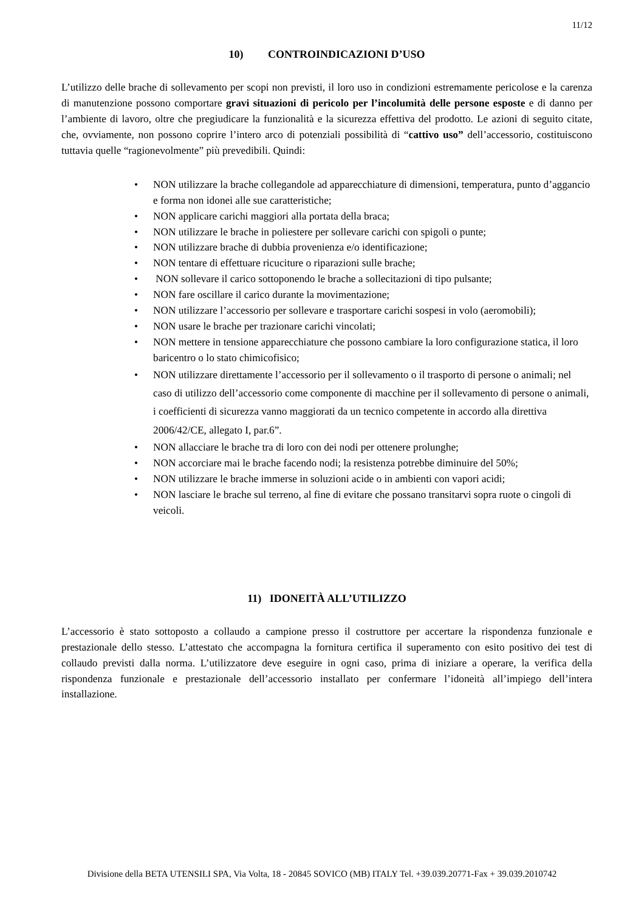11/12
10) CONTROINDICAZIONI D’USO
L’utilizzo delle brache di sollevamento per scopi non previsti, il loro uso in condizioni estremamente pericolose e la carenza di manutenzione possono comportare gravi situazioni di pericolo per l’incolumità delle persone esposte e di danno per l’ambiente di lavoro, oltre che pregiudicare la funzionalità e la sicurezza effettiva del prodotto. Le azioni di seguito citate, che, ovviamente, non possono coprire l’intero arco di potenziali possibilità di “cattivo uso” dell’accessorio, costituiscono tuttavia quelle “ragionevolmente” più prevedibili. Quindi:
• NON utilizzare la brache collegandole ad apparecchiature di dimensioni, temperatura, punto d’aggancio e forma non idonei alle sue caratteristiche;
• NON applicare carichi maggiori alla portata della braca;
• NON utilizzare le brache in poliestere per sollevare carichi con spigoli o punte;
• NON utilizzare brache di dubbia provenienza e/o identificazione;
• NON tentare di effettuare ricuciture o riparazioni sulle brache;
• NON sollevare il carico sottoponendo le brache a sollecitazioni di tipo pulsante;
• NON fare oscillare il carico durante la movimentazione;
• NON utilizzare l’accessorio per sollevare e trasportare carichi sospesi in volo (aeromobili);
• NON usare le brache per trazionare carichi vincolati;
• NON mettere in tensione apparecchiature che possono cambiare la loro configurazione statica, il loro baricentro o lo stato chimicofisico;
• NON utilizzare direttamente l’accessorio per il sollevamento o il trasporto di persone o animali; nel caso di utilizzo dell’accessorio come componente di macchine per il sollevamento di persone o animali, i coefficienti di sicurezza vanno maggiorati da un tecnico competente in accordo alla direttiva 2006/42/CE, allegato I, par.6”.
• NON allacciare le brache tra di loro con dei nodi per ottenere prolunghe;
• NON accorciare mai le brache facendo nodi; la resistenza potrebbe diminuire del 50%;
• NON utilizzare le brache immerse in soluzioni acide o in ambienti con vapori acidi;
• NON lasciare le brache sul terreno, al fine di evitare che possano transitarvi sopra ruote o cingoli di veicoli.
11) IDONEITÀ ALL’UTILIZZO
L’accessorio è stato sottoposto a collaudo a campione presso il costruttore per accertare la rispondenza funzionale e prestazionale dello stesso. L’attestato che accompagna la fornitura certifica il superamento con esito positivo dei test di collaudo previsti dalla norma. L’utilizzatore deve eseguire in ogni caso, prima di iniziare a operare, la verifica della rispondenza funzionale e prestazionale dell’accessorio installato per confermare l’idoneità all’impiego dell’intera installazione.
Divisione della BETA UTENSILI SPA, Via Volta, 18 - 20845 SOVICO (MB) ITALY Tel. +39.039.20771-Fax + 39.039.2010742